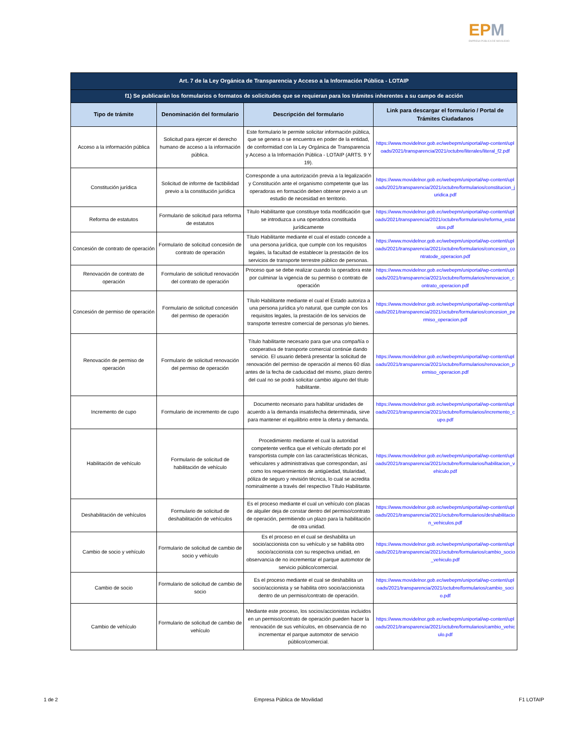EPM
EMPRESA PÚBLICA DE MOVILIDAD
| Art. 7 de la Ley Orgánica de Transparencia y Acceso a la Información Pública - LOTAIP | | | |
| --- | --- | --- | --- |
| f1) Se publicarán los formularios o formatos de solicitudes que se requieran para los trámites inherentes a su campo de acción | | | |
| Tipo de trámite | Denominación del formulario | Descripción del formulario | Link para descargar el formulario / Portal de Trámites Ciudadanos |
| Acceso a la información pública | Solicitud para ejercer el derecho humano de acceso a la información pública. | Este formulario le permite solicitar información pública, que se genera o se encuentra en poder de la entidad, de conformidad con la Ley Orgánica de Transparencia y Acceso a la Información Pública - LOTAIP (ARTS. 9 Y 19). | https://www.movidelnor.gob.ec/webepm/uniportal/wp-content/uploads/2021/transparencia/2021/octubre/literales/literal_f2.pdf |
| Constitución jurídica | Solicitud de informe de factibilidad previo a la constitución jurídica | Corresponde a una autorización previa a la legalización y Constitución ante el organismo competente que las operadoras en formación deben obtener previo a un estudio de necesidad en territorio. | https://www.movidelnor.gob.ec/webepm/uniportal/wp-content/uploads/2021/transparencia/2021/octubre/formularios/constitucion_juridica.pdf |
| Reforma de estatutos | Formulario de solicitud para reforma de estatutos | Título Habilitante que constituye toda modificación que se introduzca a una operadora constituida jurídicamente | https://www.movidelnor.gob.ec/webepm/uniportal/wp-content/uploads/2021/transparencia/2021/octubre/formularios/reforma_estatutos.pdf |
| Concesión de contrato de operación | Formulario de solicitud concesión de contrato de operación | Título Habilitante mediante el cual el estado concede a una persona jurídica, que cumple con los requisitos legales, la facultad de establecer la prestación de los servicios de transporte terrestre público de personas. | https://www.movidelnor.gob.ec/webepm/uniportal/wp-content/uploads/2021/transparencia/2021/octubre/formularios/concesion_contratode_operacion.pdf |
| Renovación de contrato de operación | Formulario de solicitud renovación del contrato de operación | Proceso que se debe realizar cuando la operadora este por culminar la vigencia de su permiso o contrato de operación | https://www.movidelnor.gob.ec/webepm/uniportal/wp-content/uploads/2021/transparencia/2021/octubre/formularios/renovacion_contrato_operacion.pdf |
| Concesión de permiso de operación | Formulario de solicitud concesión del permiso de operación | Título Habilitante mediante el cual el Estado autoriza a una persona jurídica y/o natural, que cumple con los requisitos legales, la prestación de los servicios de transporte terrestre comercial de personas y/o bienes. | https://www.movidelnor.gob.ec/webepm/uniportal/wp-content/uploads/2021/transparencia/2021/octubre/formularios/concesion_permiso_operacion.pdf |
| Renovación de permiso de operación | Formulario de solicitud renovación del permiso de operación | Título habilitante necesario para que una compañía o cooperativa de transporte comercial continúe dando servicio. El usuario deberá presentar la solicitud de renovación del permiso de operación al menos 60 días antes de la fecha de caducidad del mismo, plazo dentro del cual no se podrá solicitar cambio alguno del título habilitante. | https://www.movidelnor.gob.ec/webepm/uniportal/wp-content/uploads/2021/transparencia/2021/octubre/formularios/renovacion_permiso_operacion.pdf |
| Incremento de cupo | Formulario de incremento de cupo | Documento necesario para habilitar unidades de acuerdo a la demanda insatisfecha determinada, sirve para mantener el equilibrio entre la oferta y demanda. | https://www.movidelnor.gob.ec/webepm/uniportal/wp-content/uploads/2021/transparencia/2021/octubre/formularios/incremento_cupo.pdf |
| Habilitación de vehículo | Formulario de solicitud de habilitación de vehículo | Procedimiento mediante el cual la autoridad competente verifica que el vehículo ofertado por el transportista cumple con las características técnicas, vehiculares y administrativas que correspondan, así como los requerimientos de antigüedad, titularidad, póliza de seguro y revisión técnica, lo cual se acredita nominalmente a través del respectivo Título Habilitante. | https://www.movidelnor.gob.ec/webepm/uniportal/wp-content/uploads/2021/transparencia/2021/octubre/formularios/habilitacion_vehiculo.pdf |
| Deshabilitación de vehículos | Formulario de solicitud de deshabilitación de vehículos | Es el proceso mediante el cual un vehículo con placas de alquiler deja de constar dentro del permiso/contrato de operación, permitiendo un plazo para la habilitación de otra unidad. | https://www.movidelnor.gob.ec/webepm/uniportal/wp-content/uploads/2021/transparencia/2021/octubre/formularios/deshabilitacion_vehiculos.pdf |
| Cambio de socio y vehículo | Formulario de solicitud de cambio de socio y vehículo | Es el proceso en el cual se deshabilita un socio/accionista con su vehículo y se habilita otro socio/accionista con su respectiva unidad, en observancia de no incrementar el parque automotor de servicio público/comercial. | https://www.movidelnor.gob.ec/webepm/uniportal/wp-content/uploads/2021/transparencia/2021/octubre/formularios/cambio_socio_vehiculo.pdf |
| Cambio de socio | Formulario de solicitud de cambio de socio | Es el proceso mediante el cual se deshabilita un socio/accionista y se habilita otro socio/accionista dentro de un permiso/contrato de operación. | https://www.movidelnor.gob.ec/webepm/uniportal/wp-content/uploads/2021/transparencia/2021/octubre/formularios/cambio_socio.pdf |
| Cambio de vehículo | Formulario de solicitud de cambio de vehículo | Mediante este proceso, los socios/accionistas incluidos en un permiso/contrato de operación pueden hacer la renovación de sus vehículos, en observancia de no incrementar el parque automotor de servicio público/comercial. | https://www.movidelnor.gob.ec/webepm/uniportal/wp-content/uploads/2021/transparencia/2021/octubre/formularios/cambio_vehiculo.pdf |
1 de 2 Empresa Pública de Movilidad F1 LOTAIP